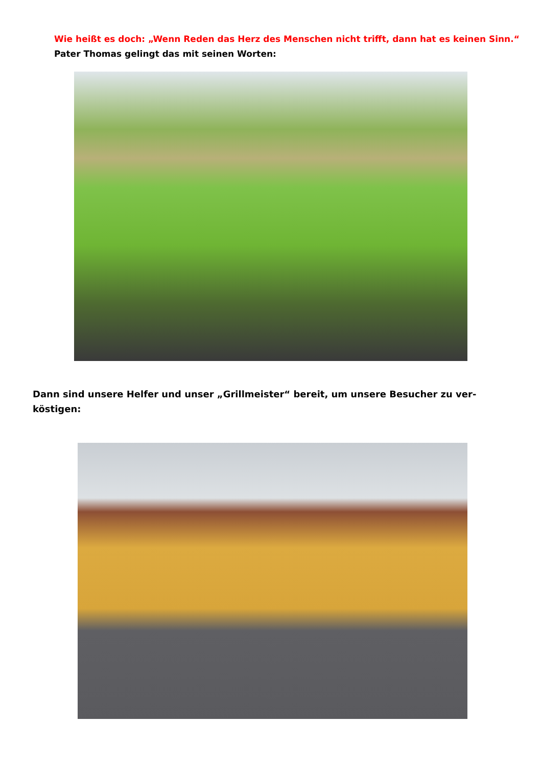Wie heißt es doch: „Wenn Reden das Herz des Menschen nicht trifft, dann hat es keinen Sinn.“
Pater Thomas gelingt das mit seinen Worten:
Dann sind unsere Helfer und unser „Grillmeister“ bereit, um unsere Besucher zu ver-köstigen: